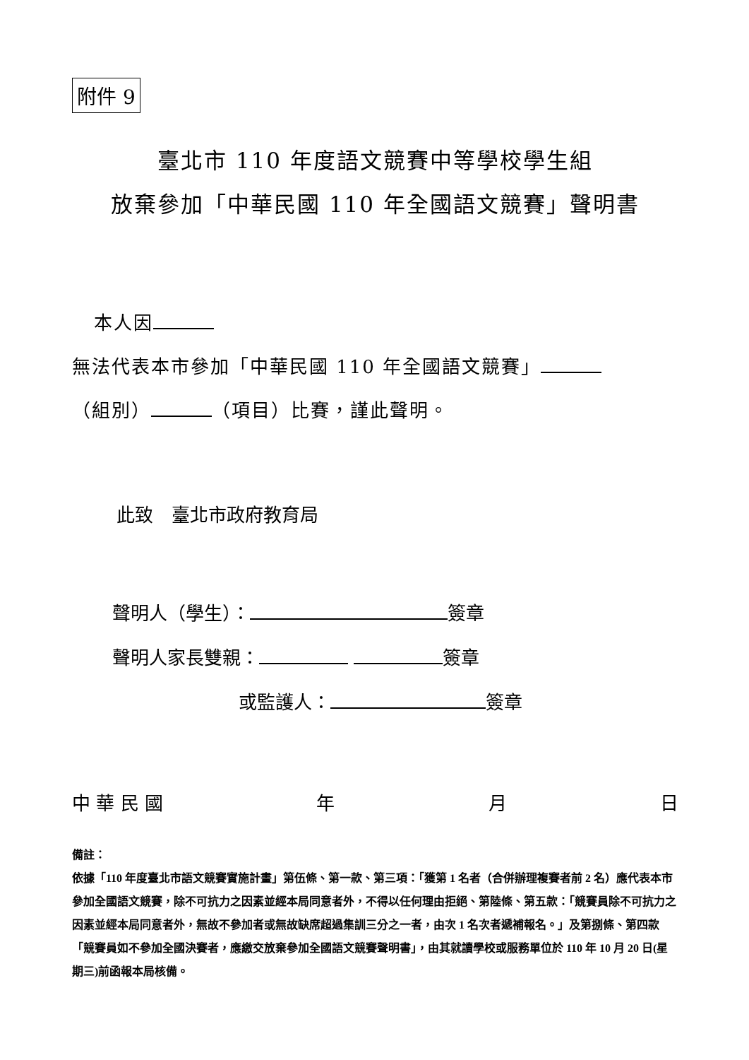附件 9
臺北市 110 年度語文競賽中等學校學生組
放棄參加「中華民國 110 年全國語文競賽」聲明書
本人因 無法代表本市參加「中華民國 110 年全國語文競賽」 （組別） （項目）比賽，謹此聲明。
此致　臺北市政府教育局
聲明人（學生）： 簽章
聲明人家長雙親： 簽章
或監護人： 簽章
中 華 民 國 年 月 日
備註：
依據「110 年度臺北市語文競賽實施計畫」第伍條、第一款、第三項：「獲第 1 名者（合併辦理複賽者前 2 名）應代表本市參加全國語文競賽，除不可抗力之因素並經本局同意者外，不得以任何理由拒絕、第陸條、第五款：「競賽員除不可抗力之因素並經本局同意者外，無故不參加者或無故缺席超過集訓三分之一者，由次 1 名次者遞補報名。」及第捌條、第四款「競賽員如不參加全國決賽者，應繳交放棄參加全國語文競賽聲明書」，由其就讀學校或服務單位於 110 年 10 月 20 日(星期三)前函報本局核備。